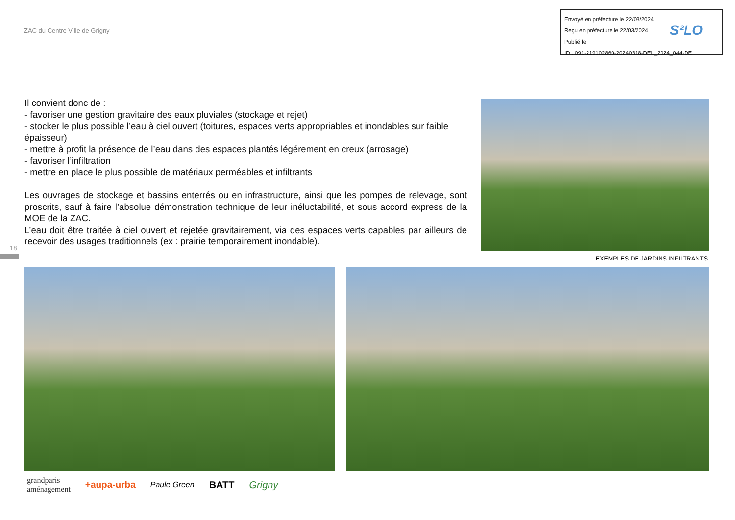ZAC du Centre Ville de Grigny
Envoyé en préfecture le 22/03/2024
Reçu en préfecture le 22/03/2024
Publié le
ID : 091-219102860-20240318-DEL_2024_044-DE
S²LO
Il convient donc de :
- favoriser une gestion gravitaire des eaux pluviales (stockage et rejet)
- stocker le plus possible l’eau à ciel ouvert (toitures, espaces verts appropriables et inondables sur faible épaisseur)
- mettre à profit la présence de l’eau dans des espaces plantés légérement en creux (arrosage)
- favoriser l’infiltration
- mettre en place le plus possible de matériaux perméables et infiltrants
Les ouvrages de stockage et bassins enterrés ou en infrastructure, ainsi que les pompes de relevage, sont proscrits, sauf à faire l’absolue démonstration technique de leur inéluctabilité, et sous accord express de la MOE de la ZAC.
L’eau doit être traitée à ciel ouvert et rejetée gravitairement, via des espaces verts capables par ailleurs de recevoir des usages traditionnels (ex : prairie temporairement inondable).
EXEMPLES DE JARDINS INFILTRANTS
18
grandparis
aménagement +aupa-urba Paule Green BATT Grigny